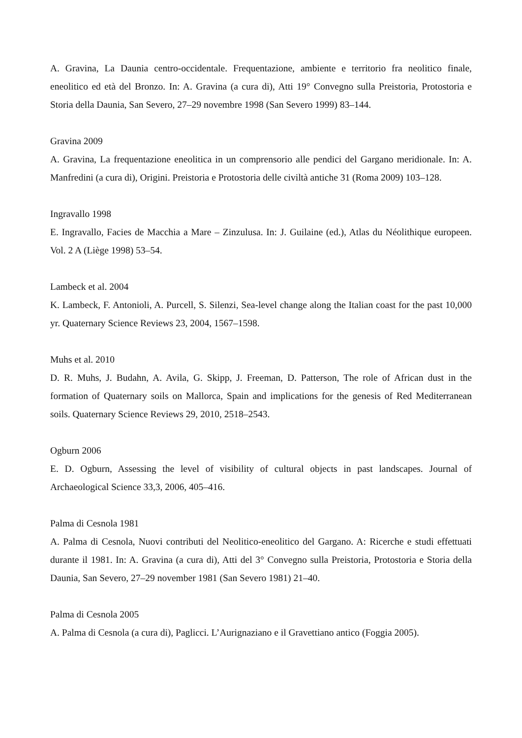A. Gravina, La Daunia centro-occidentale. Frequentazione, ambiente e territorio fra neolitico finale, eneolitico ed età del Bronzo. In: A. Gravina (a cura di), Atti 19° Convegno sulla Preistoria, Protostoria e Storia della Daunia, San Severo, 27–29 novembre 1998 (San Severo 1999) 83–144.
Gravina 2009
A. Gravina, La frequentazione eneolitica in un comprensorio alle pendici del Gargano meridionale. In: A. Manfredini (a cura di), Origini. Preistoria e Protostoria delle civiltà antiche 31 (Roma 2009) 103–128.
Ingravallo 1998
E. Ingravallo, Facies de Macchia a Mare – Zinzulusa. In: J. Guilaine (ed.), Atlas du Néolithique europeen. Vol. 2 A (Liège 1998) 53–54.
Lambeck et al. 2004
K. Lambeck, F. Antonioli, A. Purcell, S. Silenzi, Sea-level change along the Italian coast for the past 10,000 yr. Quaternary Science Reviews 23, 2004, 1567–1598.
Muhs et al. 2010
D. R. Muhs, J. Budahn, A. Avila, G. Skipp, J. Freeman, D. Patterson, The role of African dust in the formation of Quaternary soils on Mallorca, Spain and implications for the genesis of Red Mediterranean soils. Quaternary Science Reviews 29, 2010, 2518–2543.
Ogburn 2006
E. D. Ogburn, Assessing the level of visibility of cultural objects in past landscapes. Journal of Archaeological Science 33,3, 2006, 405–416.
Palma di Cesnola 1981
A. Palma di Cesnola, Nuovi contributi del Neolitico-eneolitico del Gargano. A: Ricerche e studi effettuati durante il 1981. In: A. Gravina (a cura di), Atti del 3° Convegno sulla Preistoria, Protostoria e Storia della Daunia, San Severo, 27–29 november 1981 (San Severo 1981) 21–40.
Palma di Cesnola 2005
A. Palma di Cesnola (a cura di), Paglicci. L’Aurignaziano e il Gravettiano antico (Foggia 2005).